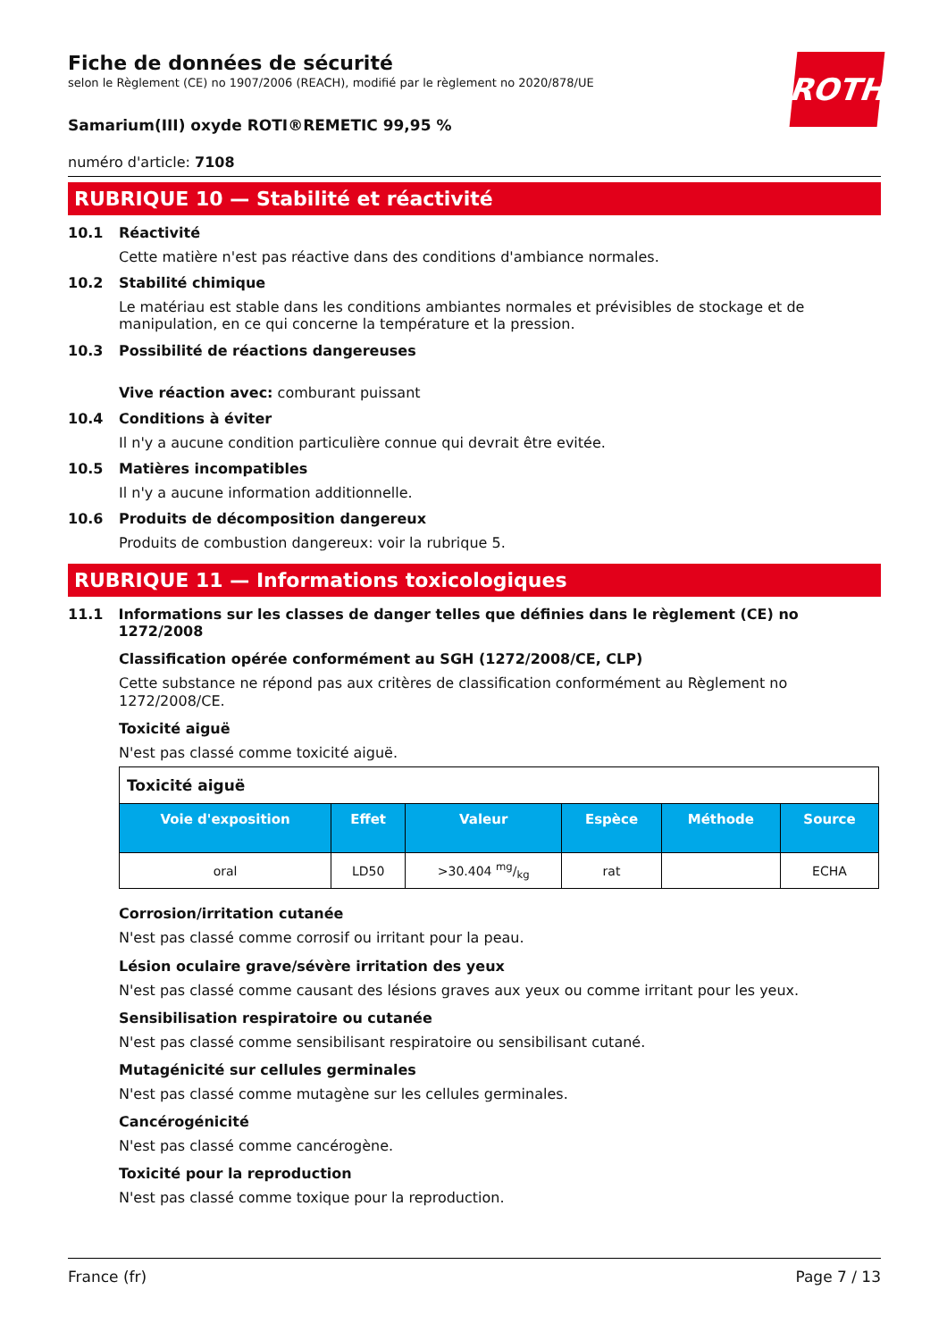Fiche de données de sécurité
selon le Règlement (CE) no 1907/2006 (REACH), modifié par le règlement no 2020/878/UE
ROTH
Samarium(III) oxyde ROTI®REMETIC 99,95 %
numéro d'article: 7108
RUBRIQUE 10 — Stabilité et réactivité
10.1 Réactivité
Cette matière n'est pas réactive dans des conditions d'ambiance normales.
10.2 Stabilité chimique
Le matériau est stable dans les conditions ambiantes normales et prévisibles de stockage et de manipulation, en ce qui concerne la température et la pression.
10.3 Possibilité de réactions dangereuses
Vive réaction avec: comburant puissant
10.4 Conditions à éviter
Il n'y a aucune condition particulière connue qui devrait être evitée.
10.5 Matières incompatibles
Il n'y a aucune information additionnelle.
10.6 Produits de décomposition dangereux
Produits de combustion dangereux: voir la rubrique 5.
RUBRIQUE 11 — Informations toxicologiques
11.1 Informations sur les classes de danger telles que définies dans le règlement (CE) no 1272/2008
Classification opérée conformément au SGH (1272/2008/CE, CLP)
Cette substance ne répond pas aux critères de classification conformément au Règlement no 1272/2008/CE.
Toxicité aiguë
N'est pas classé comme toxicité aiguë.
| Toxicité aiguë | | | | | |
| Voie d'exposition | Effet | Valeur | Espèce | Méthode | Source |
| oral | LD50 | >30.404 mg/kg | rat | | ECHA |
Corrosion/irritation cutanée
N'est pas classé comme corrosif ou irritant pour la peau.
Lésion oculaire grave/sévère irritation des yeux
N'est pas classé comme causant des lésions graves aux yeux ou comme irritant pour les yeux.
Sensibilisation respiratoire ou cutanée
N'est pas classé comme sensibilisant respiratoire ou sensibilisant cutané.
Mutagénicité sur cellules germinales
N'est pas classé comme mutagène sur les cellules germinales.
Cancérogénicité
N'est pas classé comme cancérogène.
Toxicité pour la reproduction
N'est pas classé comme toxique pour la reproduction.
France (fr) Page 7 / 13